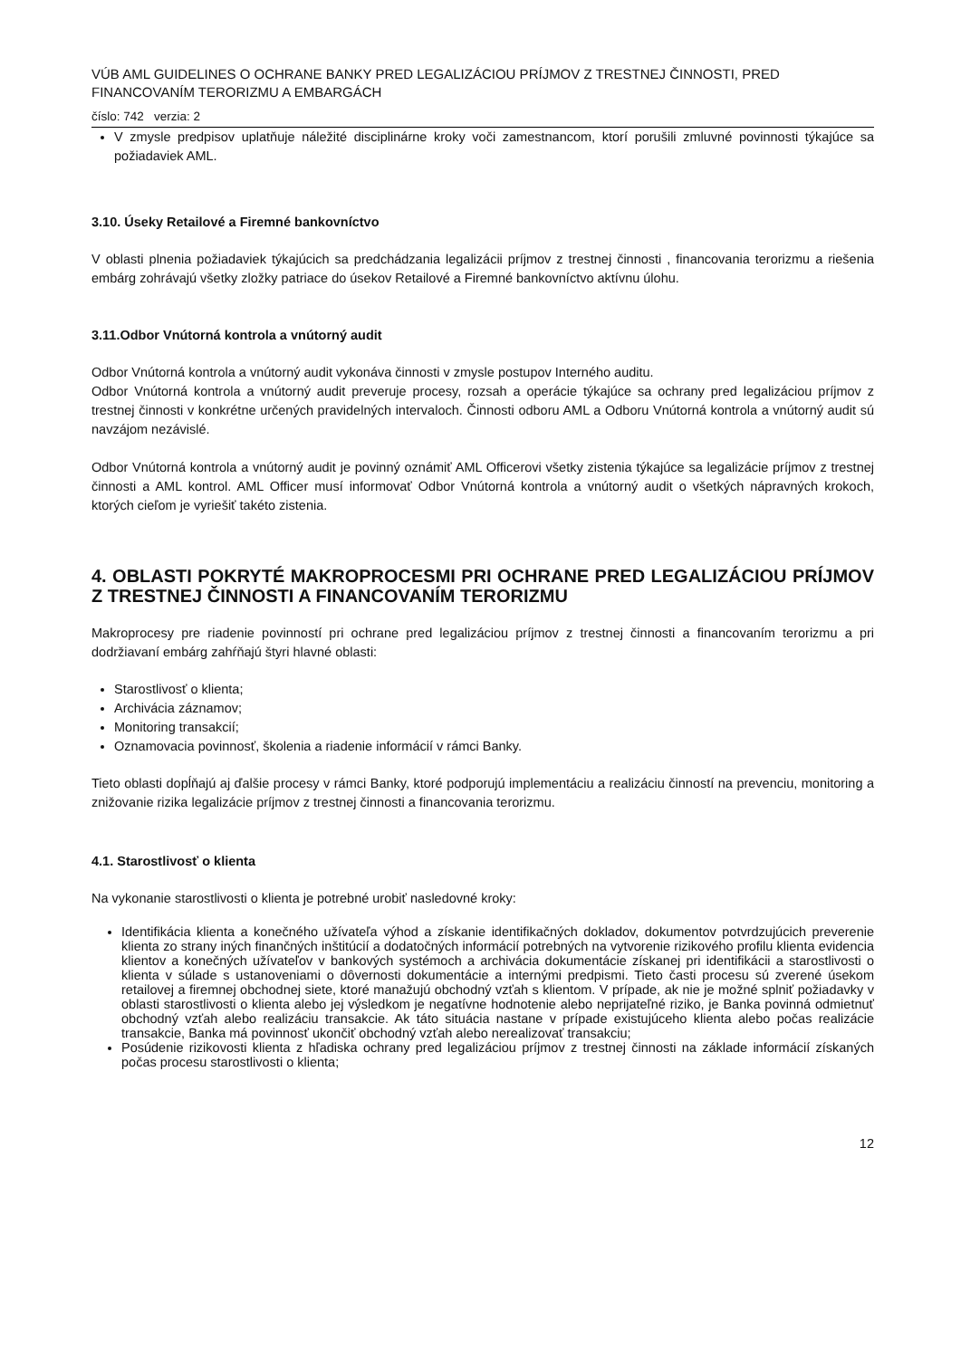VÚB AML GUIDELINES O OCHRANE BANKY PRED LEGALIZÁCIOU PRÍJMOV Z TRESTNEJ ČINNOSTI, PRED FINANCOVANÍM TERORIZMU A EMBARGÁCH
číslo: 742 verzia: 2
V zmysle predpisov uplatňuje náležité disciplinárne kroky voči zamestnancom, ktorí porušili zmluvné povinnosti týkajúce sa požiadaviek AML.
3.10. Úseky Retailové a Firemné bankovníctvo
V oblasti plnenia požiadaviek týkajúcich sa predchádzania legalizácii príjmov z trestnej činnosti , financovania terorizmu a riešenia embárg zohrávajú všetky zložky patriace do úsekov Retailové a Firemné bankovníctvo aktívnu úlohu.
3.11.Odbor Vnútorná kontrola a vnútorný audit
Odbor Vnútorná kontrola a vnútorný audit vykonáva činnosti v zmysle postupov Interného auditu.
Odbor Vnútorná kontrola a vnútorný audit preveruje procesy, rozsah a operácie týkajúce sa ochrany pred legalizáciou príjmov z trestnej činnosti v konkrétne určených pravidelných intervaloch. Činnosti odboru AML a Odboru Vnútorná kontrola a vnútorný audit sú navzájom nezávislé.
Odbor Vnútorná kontrola a vnútorný audit je povinný oznámiť AML Officerovi všetky zistenia týkajúce sa legalizácie príjmov z trestnej činnosti a AML kontrol. AML Officer musí informovať Odbor Vnútorná kontrola a vnútorný audit o všetkých nápravných krokoch, ktorých cieľom je vyriešiť takéto zistenia.
4. OBLASTI POKRYTÉ MAKROPROCESMI PRI OCHRANE PRED LEGALIZÁCIOU PRÍJMOV Z TRESTNEJ ČINNOSTI A FINANCOVANÍM TERORIZMU
Makroprocesy pre riadenie povinností pri ochrane pred legalizáciou príjmov z trestnej činnosti a financovaním terorizmu a pri dodržiavaní embárg zahŕňajú štyri hlavné oblasti:
Starostlivosť o klienta;
Archivácia záznamov;
Monitoring transakcií;
Oznamovacia povinnosť, školenia a riadenie informácií v rámci Banky.
Tieto oblasti dopĺňajú aj ďalšie procesy v rámci Banky, ktoré podporujú implementáciu a realizáciu činností na prevenciu, monitoring a znižovanie rizika legalizácie príjmov z trestnej činnosti a financovania terorizmu.
4.1. Starostlivosť o klienta
Na vykonanie starostlivosti o klienta je potrebné urobiť nasledovné kroky:
Identifikácia klienta a konečného užívateľa výhod a získanie identifikačných dokladov, dokumentov potvrdzujúcich preverenie klienta zo strany iných finančných inštitúcií a dodatočných informácií potrebných na vytvorenie rizikového profilu klienta evidencia klientov a konečných užívateľov v bankových systémoch a archivácia dokumentácie získanej pri identifikácii a starostlivosti o klienta v súlade s ustanoveniami o dôvernosti dokumentácie a internými predpismi. Tieto časti procesu sú zverené úsekom retailovej a firemnej obchodnej siete, ktoré manažujú obchodný vzťah s klientom. V prípade, ak nie je možné splniť požiadavky v oblasti starostlivosti o klienta alebo jej výsledkom je negatívne hodnotenie alebo neprijateľné riziko, je Banka povinná odmietnuť obchodný vzťah alebo realizáciu transakcie. Ak táto situácia nastane v prípade existujúceho klienta alebo počas realizácie transakcie, Banka má povinnosť ukončiť obchodný vzťah alebo nerealizovať transakciu;
Posúdenie rizikovosti klienta z hľadiska ochrany pred legalizáciou príjmov z trestnej činnosti na základe informácií získaných počas procesu starostlivosti o klienta;
12